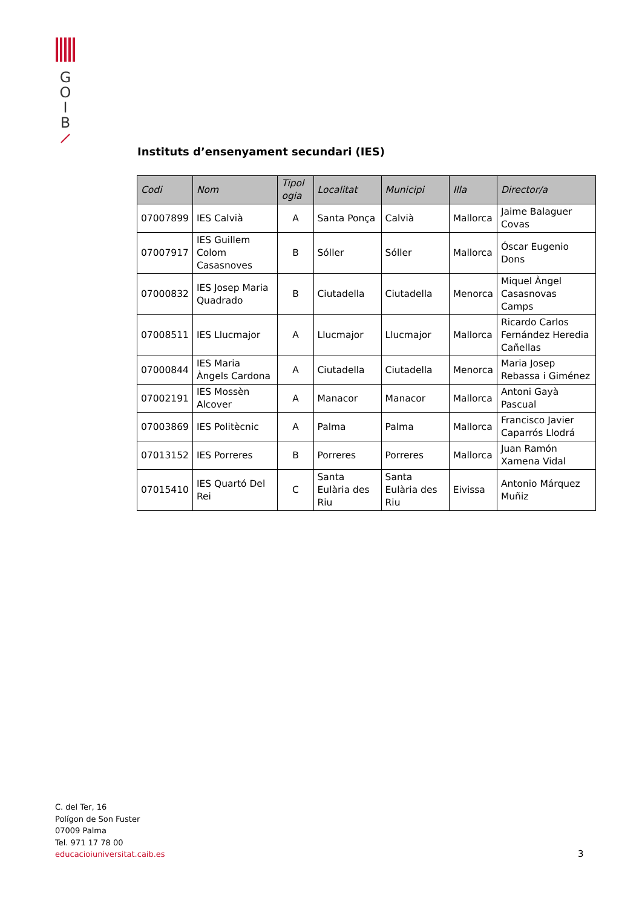G
O
I
B
Instituts d’ensenyament secundari (IES)
| Codi | Nom | Tipol ogia | Localitat | Municipi | Illa | Director/a |
| --- | --- | --- | --- | --- | --- | --- |
| 07007899 | IES Calvià | A | Santa Ponça | Calvià | Mallorca | Jaime Balaguer Covas |
| 07007917 | IES Guillem Colom Casasnoves | B | Sóller | Sóller | Mallorca | Óscar Eugenio Dons |
| 07000832 | IES Josep Maria Quadrado | B | Ciutadella | Ciutadella | Menorca | Miquel Àngel Casasnovas Camps |
| 07008511 | IES Llucmajor | A | Llucmajor | Llucmajor | Mallorca | Ricardo Carlos Fernández Heredia Cañellas |
| 07000844 | IES Maria Àngels Cardona | A | Ciutadella | Ciutadella | Menorca | Maria Josep Rebassa i Giménez |
| 07002191 | IES Mossèn Alcover | A | Manacor | Manacor | Mallorca | Antoni Gayà Pascual |
| 07003869 | IES Politècnic | A | Palma | Palma | Mallorca | Francisco Javier Caparrós Llodrá |
| 07013152 | IES Porreres | B | Porreres | Porreres | Mallorca | Juan Ramón Xamena Vidal |
| 07015410 | IES Quartó Del Rei | C | Santa Eulària des Riu | Santa Eulària des Riu | Eivissa | Antonio Márquez Muñiz |
C. del Ter, 16
Polígon de Son Fuster
07009 Palma
Tel. 971 17 78 00
educacioiuniversitat.caib.es
3